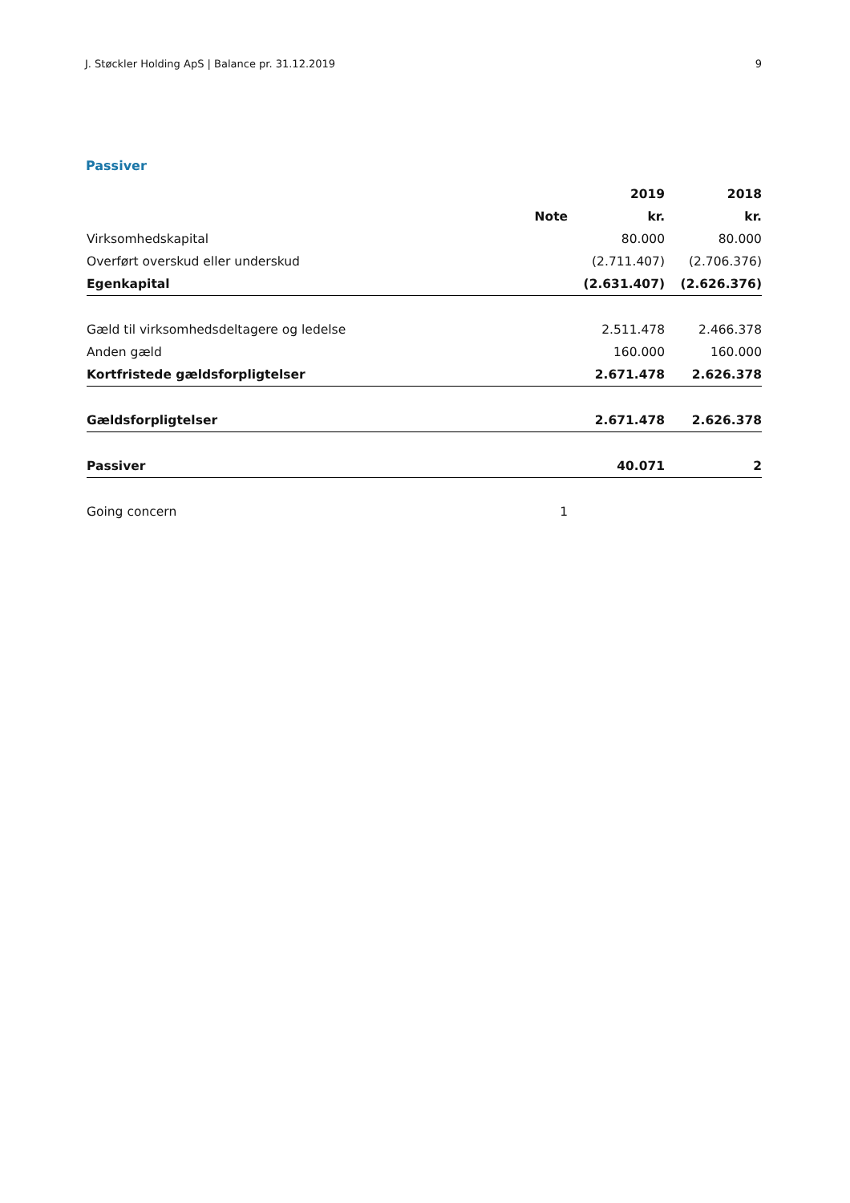J. Støckler Holding ApS | Balance pr. 31.12.2019 9
Passiver
| | | 2019 | 2018 |
| --- | --- | --- | --- |
| | Note | kr. | kr. |
| Virksomhedskapital | | 80.000 | 80.000 |
| Overført overskud eller underskud | | (2.711.407) | (2.706.376) |
| Egenkapital | | (2.631.407) | (2.626.376) |
| Gæld til virksomhedsdeltagere og ledelse | | 2.511.478 | 2.466.378 |
| Anden gæld | | 160.000 | 160.000 |
| Kortfristede gældsforpligtelser | | 2.671.478 | 2.626.378 |
| Gældsforpligtelser | | 2.671.478 | 2.626.378 |
| Passiver | | 40.071 | 2 |
| Going concern | 1 | | |